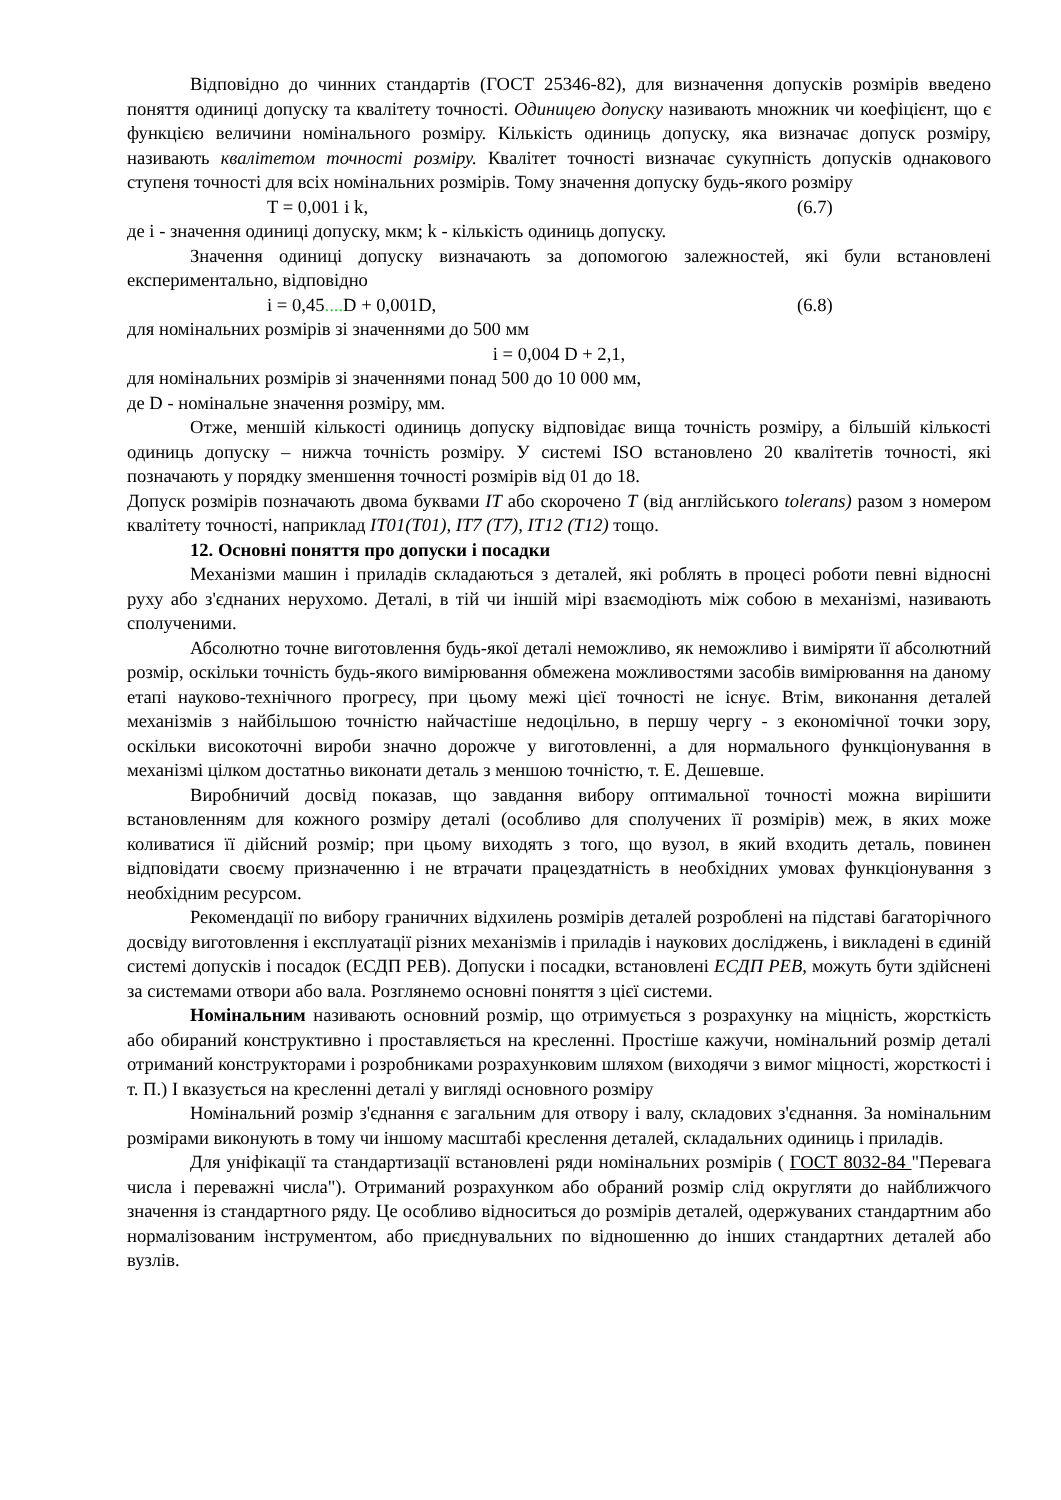Відповідно до чинних стандартів (ГОСТ 25346-82), для визначення допусків розмірів введено поняття одиниці допуску та квалітету точності. Одиницею допуску називають множник чи коефіцієнт, що є функцією величини номінального розміру. Кількість одиниць допуску, яка визначає допуск розміру, називають квалітетом точності розміру. Квалітет точності визначає сукупність допусків однакового ступеня точності для всіх номінальних розмірів. Тому значення допуску будь-якого розміру
T = 0,001 i k, (6.7)
де i - значення одиниці допуску, мкм; k - кількість одиниць допуску.
Значення одиниці допуску визначають за допомогою залежностей, які були встановлені експериментально, відповідно
i = 0,45.... D + 0,001D, (6.8)
для номінальних розмірів зі значеннями до 500 мм
i = 0,004 D + 2,1,
для номінальних розмірів зі значеннями понад 500 до 10 000 мм,
де D - номінальне значення розміру, мм.
Отже, меншій кількості одиниць допуску відповідає вища точність розміру, а більшій кількості одиниць допуску – нижча точність розміру. У системі ISO встановлено 20 квалітетів точності, які позначають у порядку зменшення точності розмірів від 01 до 18.
Допуск розмірів позначають двома буквами IT або скорочено T (від англійського tolerans) разом з номером квалітету точності, наприклад IT01(T01), IT7 (T7), IT12 (T12) тощо.
12. Основні поняття про допуски і посадки
Механізми машин і приладів складаються з деталей, які роблять в процесі роботи певні відносні руху або з'єднаних нерухомо. Деталі, в тій чи іншій мірі взаємодіють між собою в механізмі, називають сполученими.
Абсолютно точне виготовлення будь-якої деталі неможливо, як неможливо і виміряти її абсолютний розмір, оскільки точність будь-якого вимірювання обмежена можливостями засобів вимірювання на даному етапі науково-технічного прогресу, при цьому межі цієї точності не існує. Втім, виконання деталей механізмів з найбільшою точністю найчастіше недоцільно, в першу чергу - з економічної точки зору, оскільки високоточні вироби значно дорожче у виготовленні, а для нормального функціонування в механізмі цілком достатньо виконати деталь з меншою точністю, т. Е. Дешевше.
Виробничий досвід показав, що завдання вибору оптимальної точності можна вирішити встановленням для кожного розміру деталі (особливо для сполучених її розмірів) меж, в яких може коливатися її дійсний розмір; при цьому виходять з того, що вузол, в який входить деталь, повинен відповідати своєму призначенню і не втрачати працездатність в необхідних умовах функціонування з необхідним ресурсом.
Рекомендації по вибору граничних відхилень розмірів деталей розроблені на підставі багаторічного досвіду виготовлення і експлуатації різних механізмів і приладів і наукових досліджень, і викладені в єдиній системі допусків і посадок (ЕСДП РЕВ). Допуски і посадки, встановлені ЕСДП РЕВ, можуть бути здійснені за системами отвори або вала. Розглянемо основні поняття з цієї системи.
Номінальним називають основний розмір, що отримується з розрахунку на міцність, жорсткість або обираний конструктивно і проставляється на кресленні. Простіше кажучи, номінальний розмір деталі отриманий конструкторами і розробниками розрахунковим шляхом (виходячи з вимог міцності, жорсткості і т. П.) І вказується на кресленні деталі у вигляді основного розміру
Номінальний розмір з'єднання є загальним для отвору і валу, складових з'єднання. За номінальним розмірами виконують в тому чи іншому масштабі креслення деталей, складальних одиниць і приладів.
Для уніфікації та стандартизації встановлені ряди номінальних розмірів ( ГОСТ 8032-84 "Перевага числа і переважні числа"). Отриманий розрахунком або обраний розмір слід округляти до найближчого значення із стандартного ряду. Це особливо відноситься до розмірів деталей, одержуваних стандартним або нормалізованим інструментом, або приєднувальних по відношенню до інших стандартних деталей або вузлів.